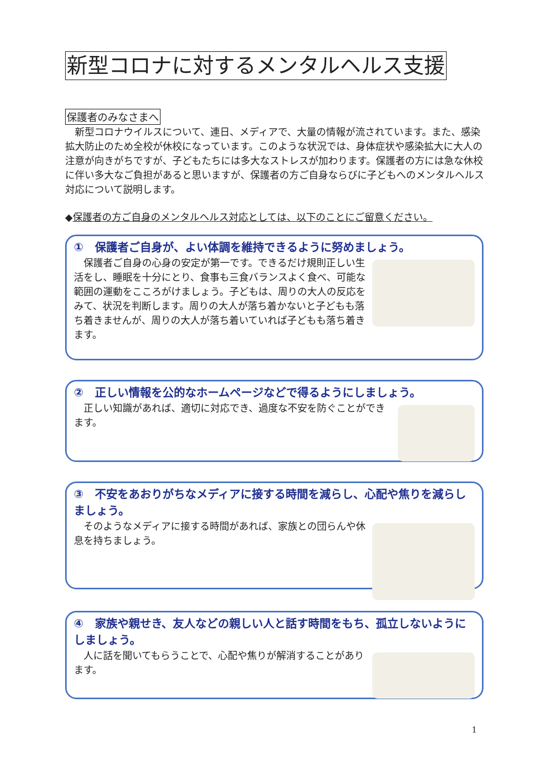新型コロナに対するメンタルヘルス支援
保護者のみなさまへ
　新型コロナウイルスについて、連日、メディアで、大量の情報が流されています。また、感染拡大防止のため全校が休校になっています。このような状況では、身体症状や感染拡大に大人の注意が向きがちですが、子どもたちには多大なストレスが加わります。保護者の方には急な休校に伴い多大なご負担があると思いますが、保護者の方ご自身ならびに子どもへのメンタルヘルス対応について説明します。
◆保護者の方ご自身のメンタルヘルス対応としては、以下のことにご留意ください。
①　保護者ご自身が、よい体調を維持できるように努めましょう。
　保護者ご自身の心身の安定が第一です。できるだけ規則正しい生活をし、睡眠を十分にとり、食事も三食バランスよく食べ、可能な範囲の運動をこころがけましょう。子どもは、周りの大人の反応をみて、状況を判断します。周りの大人が落ち着かないと子どもも落ち着きませんが、周りの大人が落ち着いていれば子どもも落ち着きます。
②　正しい情報を公的なホームページなどで得るようにしましょう。
　正しい知識があれば、適切に対応でき、過度な不安を防ぐことができます。
③　不安をあおりがちなメディアに接する時間を減らし、心配や焦りを減らしましょう。
　そのようなメディアに接する時間があれば、家族との団らんや休息を持ちましょう。
④　家族や親せき、友人などの親しい人と話す時間をもち、孤立しないようにしましょう。
　人に話を聞いてもらうことで、心配や焦りが解消することがあります。
1